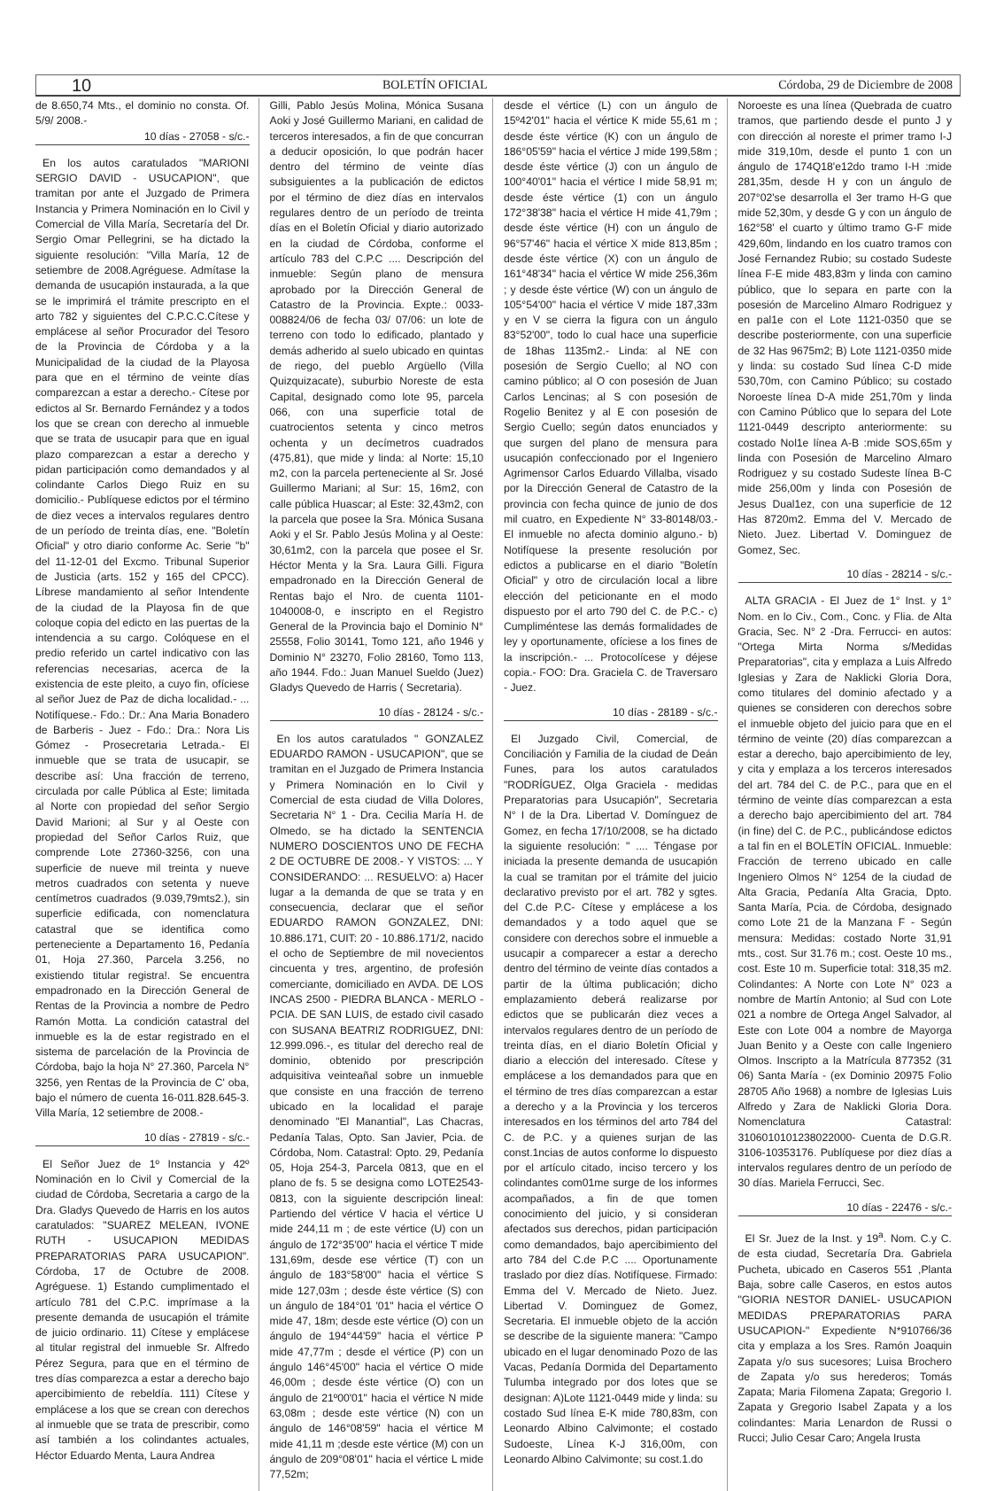10 BOLETÍN OFICIAL Córdoba, 29 de Diciembre de 2008
de 8.650,74 Mts., el dominio no consta. Of. 5/9/ 2008.-
10 días - 27058 - s/c.-
En los autos caratulados "MARIONI SERGIO DAVID - USUCAPION", que tramitan por ante el Juzgado de Primera Instancia y Primera Nominación en lo Civil y Comercial de Villa María, Secretaría del Dr. Sergio Omar Pellegrini, se ha dictado la siguiente resolución: "Villa María, 12 de setiembre de 2008.Agréguese. Admítase la demanda de usucapión instaurada, a la que se le imprimirá el trámite prescripto en el arto 782 y siguientes del C.P.C.C.Cítese y emplácese al señor Procurador del Tesoro de la Provincia de Córdoba y a la Municipalidad de la ciudad de la Playosa para que en el término de veinte días comparezcan a estar a derecho.- Cítese por edictos al Sr. Bernardo Fernández y a todos los que se crean con derecho al inmueble que se trata de usucapir para que en igual plazo comparezcan a estar a derecho y pidan participación como demandados y al colindante Carlos Diego Ruiz en su domicilio.- Publíquese edictos por el término de diez veces a intervalos regulares dentro de un período de treinta días, ene. "Boletín Oficial" y otro diario conforme Ac. Serie "b" del 11-12-01 del Excmo. Tribunal Superior de Justicia (arts. 152 y 165 del CPCC). Líbrese mandamiento al señor Intendente de la ciudad de la Playosa fin de que coloque copia del edicto en las puertas de la intendencia a su cargo. Colóquese en el predio referido un cartel indicativo con las referencias necesarias, acerca de la existencia de este pleito, a cuyo fin, ofíciese al señor Juez de Paz de dicha localidad.- ... Notifíquese.- Fdo.: Dr.: Ana Maria Bonadero de Barberis - Juez - Fdo.: Dra.: Nora Lis Gómez - Prosecretaria Letrada.- El inmueble que se trata de usucapir, se describe así: Una fracción de terreno, circulada por calle Pública al Este; limitada al Norte con propiedad del señor Sergio David Marioni; al Sur y al Oeste con propiedad del Señor Carlos Ruiz, que comprende Lote 27360-3256, con una superficie de nueve mil treinta y nueve metros cuadrados con setenta y nueve centímetros cuadrados (9.039,79mts2.), sin superficie edificada, con nomenclatura catastral que se identifica como perteneciente a Departamento 16, Pedanía 01, Hoja 27.360, Parcela 3.256, no existiendo titular registra!. Se encuentra empadronado en la Dirección General de Rentas de la Provincia a nombre de Pedro Ramón Motta. La condición catastral del inmueble es la de estar registrado en el sistema de parcelación de la Provincia de Córdoba, bajo la hoja N° 27.360, Parcela N° 3256, yen Rentas de la Provincia de C' oba, bajo el número de cuenta 16-011.828.645-3. Villa María, 12 setiembre de 2008.-
10 días - 27819 - s/c.-
El Señor Juez de 1º Instancia y 42º Nominación en lo Civil y Comercial de la ciudad de Córdoba, Secretaria a cargo de la Dra. Gladys Quevedo de Harris en los autos caratulados: "SUAREZ MELEAN, IVONE RUTH - USUCAPION MEDIDAS PREPARATORIAS PARA USUCAPION". Córdoba, 17 de Octubre de 2008. Agréguese. 1) Estando cumplimentado el artículo 781 del C.P.C. imprímase a la presente demanda de usucapión el trámite de juicio ordinario. 11) Cítese y emplácese al titular registral del inmueble Sr. Alfredo Pérez Segura, para que en el término de tres días comparezca a estar a derecho bajo apercibimiento de rebeldía. 111) Cítese y emplácese a los que se crean con derechos al inmueble que se trata de prescribir, como así también a los colindantes actuales, Héctor Eduardo Menta, Laura Andrea
Gilli, Pablo Jesús Molina, Mónica Susana Aoki y José Guillermo Mariani, en calidad de terceros interesados, a fin de que concurran a deducir oposición, lo que podrán hacer dentro del término de veinte días subsiguientes a la publicación de edictos por el término de diez días en intervalos regulares dentro de un período de treinta días en el Boletín Oficial y diario autorizado en la ciudad de Córdoba, conforme el artículo 783 del C.P.C .... Descripción del inmueble: Según plano de mensura aprobado por la Dirección General de Catastro de la Provincia. Expte.: 0033-008824/06 de fecha 03/ 07/06: un lote de terreno con todo lo edificado, plantado y demás adherido al suelo ubicado en quintas de riego, del pueblo Argüello (Villa Quizquizacate), suburbio Noreste de esta Capital, designado como lote 95, parcela 066, con una superficie total de cuatrocientos setenta y cinco metros ochenta y un decímetros cuadrados (475,81), que mide y linda: al Norte: 15,10 m2, con la parcela perteneciente al Sr. José Guillermo Mariani; al Sur: 15, 16m2, con calle pública Huascar; al Este: 32,43m2, con la parcela que posee la Sra. Mónica Susana Aoki y el Sr. Pablo Jesús Molina y al Oeste: 30,61m2, con la parcela que posee el Sr. Héctor Menta y la Sra. Laura Gilli. Figura empadronado en la Dirección General de Rentas bajo el Nro. de cuenta 1101-1040008-0, e inscripto en el Registro General de la Provincia bajo el Dominio N° 25558, Folio 30141, Tomo 121, año 1946 y Dominio N° 23270, Folio 28160, Tomo 113, año 1944. Fdo.: Juan Manuel Sueldo (Juez) Gladys Quevedo de Harris ( Secretaria).
10 días - 28124 - s/c.-
En los autos caratulados " GONZALEZ EDUARDO RAMON - USUCAPION", que se tramitan en el Juzgado de Primera Instancia y Primera Nominación en lo Civil y Comercial de esta ciudad de Villa Dolores, Secretaria N° 1 - Dra. Cecilia María H. de Olmedo, se ha dictado la SENTENCIA NUMERO DOSCIENTOS UNO DE FECHA 2 DE OCTUBRE DE 2008.- Y VISTOS: ... Y CONSIDERANDO: ... RESUELVO: a) Hacer lugar a la demanda de que se trata y en consecuencia, declarar que el señor EDUARDO RAMON GONZALEZ, DNI: 10.886.171, CUIT: 20 - 10.886.171/2, nacido el ocho de Septiembre de mil novecientos cincuenta y tres, argentino, de profesión comerciante, domiciliado en AVDA. DE LOS INCAS 2500 - PIEDRA BLANCA - MERLO - PCIA. DE SAN LUIS, de estado civil casado con SUSANA BEATRIZ RODRIGUEZ, DNI: 12.999.096.-, es titular del derecho real de dominio, obtenido por prescripción adquisitiva veinteañal sobre un inmueble que consiste en una fracción de terreno ubicado en la localidad el paraje denominado "El Manantial", Las Chacras, Pedanía Talas, Opto. San Javier, Pcia. de Córdoba, Nom. Catastral: Opto. 29, Pedanía 05, Hoja 254-3, Parcela 0813, que en el plano de fs. 5 se designa como LOTE2543-0813, con la siguiente descripción lineal: Partiendo del vértice V hacia el vértice U mide 244,11 m ; de este vértice (U) con un ángulo de 172°35'00" hacia el vértice T mide 131,69m, desde ese vértice (T) con un ángulo de 183°58'00" hacia el vértice S mide 127,03m ; desde éste vértice (S) con un ángulo de 184°01 '01" hacia el vértice O mide 47, 18m; desde este vértice (O) con un ángulo de 194°44'59" hacia el vértice P mide 47,77m ; desde el vértice (P) con un ángulo 146°45'00" hacia el vértice O mide 46,00m ; desde éste vértice (O) con un ángulo de 21º00'01" hacia el vértice N mide 63,08m ; desde este vértice (N) con un ángulo de 146°08'59" hacia el vértice M mide 41,11 m ;desde este vértice (M) con un ángulo de 209°08'01" hacia el vértice L mide 77,52m;
desde el vértice (L) con un ángulo de 15º42'01" hacia el vértice K mide 55,61 m ; desde éste vértice (K) con un ángulo de 186°05'59" hacia el vértice J mide 199,58m ; desde éste vértice (J) con un ángulo de 100°40'01" hacia el vértice I mide 58,91 m; desde éste vértice (1) con un ángulo 172°38'38" hacia el vértice H mide 41,79m ; desde éste vértice (H) con un ángulo de 96°57'46" hacia el vértice X mide 813,85m ; desde éste vértice (X) con un ángulo de 161°48'34" hacia el vértice W mide 256,36m ; y desde éste vértice (W) con un ángulo de 105°54'00" hacia el vértice V mide 187,33m y en V se cierra la figura con un ángulo 83°52'00", todo lo cual hace una superficie de 18has 1135m2.- Linda: al NE con posesión de Sergio Cuello; al NO con camino público; al O con posesión de Juan Carlos Lencinas; al S con posesión de Rogelio Benitez y al E con posesión de Sergio Cuello; según datos enunciados y que surgen del plano de mensura para usucapión confeccionado por el Ingeniero Agrimensor Carlos Eduardo Villalba, visado por la Dirección General de Catastro de la provincia con fecha quince de junio de dos mil cuatro, en Expediente N° 33-80148/03.- El inmueble no afecta dominio alguno.- b) Notifíquese la presente resolución por edictos a publicarse en el diario "Boletín Oficial" y otro de circulación local a libre elección del peticionante en el modo dispuesto por el arto 790 del C. de P.C.- c) Cumpliméntese las demás formalidades de ley y oportunamente, ofíciese a los fines de la inscripción.- ... Protocolícese y déjese copia.- FOO: Dra. Graciela C. de Traversaro - Juez.
10 días - 28189 - s/c.-
El Juzgado Civil, Comercial, de Conciliación y Familia de la ciudad de Deán Funes, para los autos caratulados "RODRÍGUEZ, Olga Graciela - medidas Preparatorias para Usucapión", Secretaria N° I de la Dra. Libertad V. Domínguez de Gomez, en fecha 17/10/2008, se ha dictado la siguiente resolución: " .... Téngase por iniciada la presente demanda de usucapión la cual se tramitan por el trámite del juicio declarativo previsto por el art. 782 y sgtes. del C.de P.C- Cítese y emplácese a los demandados y a todo aquel que se considere con derechos sobre el inmueble a usucapir a comparecer a estar a derecho dentro del término de veinte días contados a partir de la última publicación; dicho emplazamiento deberá realizarse por edictos que se publicarán diez veces a intervalos regulares dentro de un período de treinta días, en el diario Boletín Oficial y diario a elección del interesado. Cítese y emplácese a los demandados para que en el término de tres días comparezcan a estar a derecho y a la Provincia y los terceros interesados en los términos del arto 784 del C. de P.C. y a quienes surjan de las const.1ncias de autos conforme lo dispuesto por el artículo citado, inciso tercero y los colindantes com01me surge de los informes acompañados, a fin de que tomen conocimiento del juicio, y si consideran afectados sus derechos, pidan participación como demandados, bajo apercibimiento del arto 784 del C.de P.C .... Oportunamente traslado por diez días. Notifíquese. Firmado: Emma del V. Mercado de Nieto. Juez. Libertad V. Dominguez de Gomez, Secretaria. El inmueble objeto de la acción se describe de la siguiente manera: "Campo ubicado en el lugar denominado Pozo de las Vacas, Pedanía Dormida del Departamento Tulumba integrado por dos lotes que se designan: A)Lote 1121-0449 mide y linda: su costado Sud línea E-K mide 780,83m, con Leonardo Albino Calvimonte; el costado Sudoeste, Línea K-J 316,00m, con Leonardo Albino Calvimonte; su cost.1.do
Noroeste es una línea (Quebrada de cuatro tramos, que partiendo desde el punto J y con dirección al noreste el primer tramo I-J mide 319,10m, desde el punto 1 con un ángulo de 174Q18'e12do tramo I-H :mide 281,35m, desde H y con un ángulo de 207°02'se desarrolla el 3er tramo H-G que mide 52,30m, y desde G y con un ángulo de 162°58' el cuarto y último tramo G-F mide 429,60m, lindando en los cuatro tramos con José Fernandez Rubio; su costado Sudeste línea F-E mide 483,83m y linda con camino público, que lo separa en parte con la posesión de Marcelino Almaro Rodriguez y en pal1e con el Lote 1121-0350 que se describe posteriormente, con una superficie de 32 Has 9675m2; B) Lote 1121-0350 mide y linda: su costado Sud línea C-D mide 530,70m, con Camino Público; su costado Noroeste línea D-A mide 251,70m y linda con Camino Público que lo separa del Lote 1121-0449 descripto anteriormente: su costado Nol1e línea A-B :mide SOS,65m y linda con Posesión de Marcelino Almaro Rodriguez y su costado Sudeste línea B-C mide 256,00m y linda con Posesión de Jesus Dual1ez, con una superficie de 12 Has 8720m2. Emma del V. Mercado de Nieto. Juez. Libertad V. Dominguez de Gomez, Sec.
10 días - 28214 - s/c.-
ALTA GRACIA - El Juez de 1° Inst. y 1° Nom. en lo Civ., Com., Conc. y Flia. de Alta Gracia, Sec. N° 2 -Dra. Ferrucci- en autos: "Ortega Mirta Norma s/Medidas Preparatorias", cita y emplaza a Luis Alfredo Iglesias y Zara de Naklicki Gloria Dora, como titulares del dominio afectado y a quienes se consideren con derechos sobre el inmueble objeto del juicio para que en el término de veinte (20) días comparezcan a estar a derecho, bajo apercibimiento de ley, y cita y emplaza a los terceros interesados del art. 784 del C. de P.C., para que en el término de veinte días comparezcan a esta a derecho bajo apercibimiento del art. 784 (in fine) del C. de P.C., publicándose edictos a tal fin en el BOLETÍN OFICIAL. Inmueble: Fracción de terreno ubicado en calle Ingeniero Olmos N° 1254 de la ciudad de Alta Gracia, Pedanía Alta Gracia, Dpto. Santa María, Pcia. de Córdoba, designado como Lote 21 de la Manzana F - Según mensura: Medidas: costado Norte 31,91 mts., cost. Sur 31.76 m.; cost. Oeste 10 ms., cost. Este 10 m. Superficie total: 318,35 m2. Colindantes: A Norte con Lote N° 023 a nombre de Martín Antonio; al Sud con Lote 021 a nombre de Ortega Angel Salvador, al Este con Lote 004 a nombre de Mayorga Juan Benito y a Oeste con calle Ingeniero Olmos. Inscripto a la Matrícula 877352 (31 06) Santa María - (ex Dominio 20975 Folio 28705 Año 1968) a nombre de Iglesias Luis Alfredo y Zara de Naklicki Gloria Dora. Nomenclatura Catastral: 3106010101238022000- Cuenta de D.G.R. 3106-10353176. Publíquese por diez días a intervalos regulares dentro de un período de 30 días. Mariela Ferrucci, Sec.
10 días - 22476 - s/c.-
El Sr. Juez de la Inst. y 19<sup>a</sup>. Nom. C.y C. de esta ciudad, Secretaría Dra. Gabriela Pucheta, ubicado en Caseros 551 ,Planta Baja, sobre calle Caseros, en estos autos "GIORIA NESTOR DANIEL- USUCAPION MEDIDAS PREPARATORIAS PARA USUCAPION-" Expediente N*910766/36 cita y emplaza a los Sres. Ramón Joaquin Zapata y/o sus sucesores; Luisa Brochero de Zapata y/o sus herederos; Tomás Zapata; Maria Filomena Zapata; Gregorio I. Zapata y Gregorio Isabel Zapata y a los colindantes: Maria Lenardon de Russi o Rucci; Julio Cesar Caro; Angela Irusta